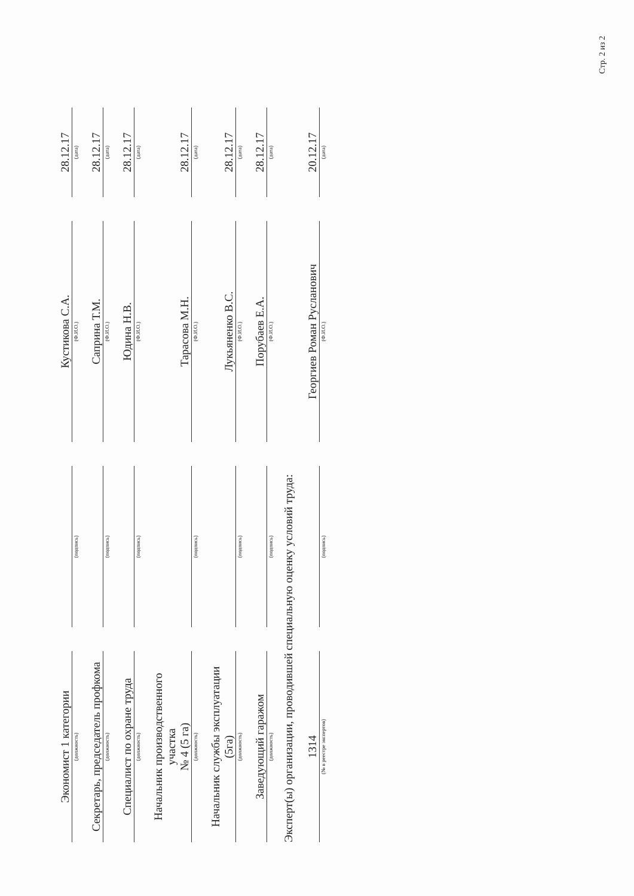| Экономист 1 категории | | | | Кустикова С.А. | | 28.12.17 |
| (должность) | | (подпись) | | (Ф.И.О.) | | (дата) |
| Секретарь, председатель профкома | | | | Саприна Т.М. | | 28.12.17 |
| (должность) | | (подпись) | | (Ф.И.О.) | | (дата) |
| Специалист по охране труда | | | | Юдина Н.В. | | 28.12.17 |
| (должность) | | (подпись) | | (Ф.И.О.) | | (дата) |
| Начальник производственного участка № 4 (5 га) | | | | Тарасова М.Н. | | 28.12.17 |
| (должность) | | (подпись) | | (Ф.И.О.) | | (дата) |
| Начальник службы эксплуатации (5га) | | | | Лукьяненко В.С. | | 28.12.17 |
| (должность) | | (подпись) | | (Ф.И.О.) | | (дата) |
| Заведующий гаражом | | | | Порубаев Е.А. | | 28.12.17 |
| (должность) | | (подпись) | | (Ф.И.О.) | | (дата) |
Эксперт(ы) организации, проводившей специальную оценку условий труда:
| 1314 | | | | Георгиев Роман Русланович | | 20.12.17 |
| (№ в реестре экспертов) | | (подпись) | | (Ф.И.О.) | | (дата) |
Стр. 2 из 2